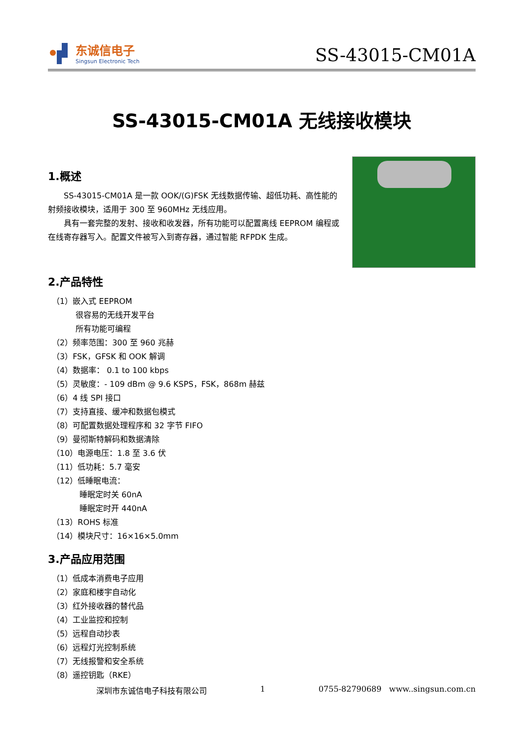东诚信电子
Singsun Electronic Tech
SS-43015-CM01A
SS-43015-CM01A 无线接收模块
1.概述
SS-43015-CM01A 是一款 OOK/(G)FSK 无线数据传输、超低功耗、高性能的射频接收模块，适用于 300 至 960MHz 无线应用。
具有一套完整的发射、接收和收发器，所有功能可以配置离线 EEPROM 编程或在线寄存器写入。配置文件被写入到寄存器，通过智能 RFPDK 生成。
2.产品特性
（1）嵌入式 EEPROM
很容易的无线开发平台
所有功能可编程
（2）频率范围：300 至 960 兆赫
（3）FSK，GFSK 和 OOK 解调
（4）数据率： 0.1 to 100 kbps
（5）灵敏度：- 109 dBm @ 9.6 KSPS，FSK，868m 赫兹
（6）4 线 SPI 接口
（7）支持直接、缓冲和数据包模式
（8）可配置数据处理程序和 32 字节 FIFO
（9）曼彻斯特解码和数据清除
（10）电源电压：1.8 至 3.6 伏
（11）低功耗：5.7 毫安
（12）低睡眠电流：
睡眠定时关 60nA
睡眠定时开 440nA
（13）ROHS 标准
（14）模块尺寸：16×16×5.0mm
3.产品应用范围
（1）低成本消费电子应用
（2）家庭和楼宇自动化
（3）红外接收器的替代品
（4）工业监控和控制
（5）远程自动抄表
（6）远程灯光控制系统
（7）无线报警和安全系统
（8）遥控钥匙（RKE）
深圳市东诚信电子科技有限公司 1 0755-82790689 www..singsun.com.cn